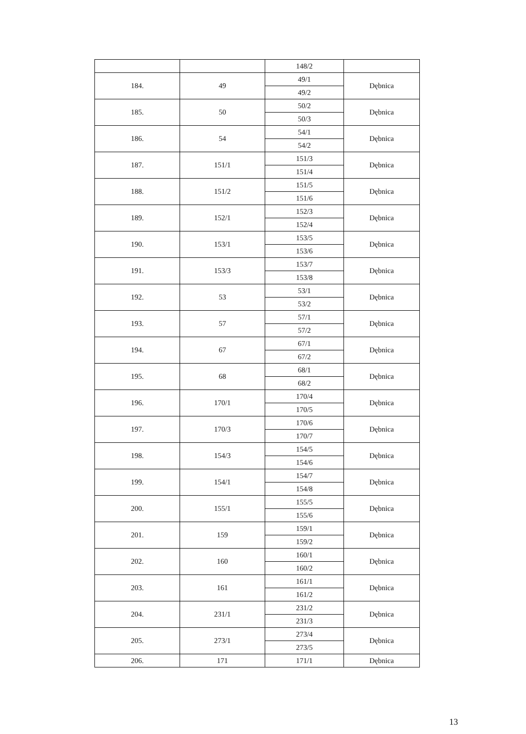| | | 148/2 | |
| 184. | 49 | 49/1 | Dębnica |
| | | 49/2 | |
| 185. | 50 | 50/2 | Dębnica |
| | | 50/3 | |
| 186. | 54 | 54/1 | Dębnica |
| | | 54/2 | |
| 187. | 151/1 | 151/3 | Dębnica |
| | | 151/4 | |
| 188. | 151/2 | 151/5 | Dębnica |
| | | 151/6 | |
| 189. | 152/1 | 152/3 | Dębnica |
| | | 152/4 | |
| 190. | 153/1 | 153/5 | Dębnica |
| | | 153/6 | |
| 191. | 153/3 | 153/7 | Dębnica |
| | | 153/8 | |
| 192. | 53 | 53/1 | Dębnica |
| | | 53/2 | |
| 193. | 57 | 57/1 | Dębnica |
| | | 57/2 | |
| 194. | 67 | 67/1 | Dębnica |
| | | 67/2 | |
| 195. | 68 | 68/1 | Dębnica |
| | | 68/2 | |
| 196. | 170/1 | 170/4 | Dębnica |
| | | 170/5 | |
| 197. | 170/3 | 170/6 | Dębnica |
| | | 170/7 | |
| 198. | 154/3 | 154/5 | Dębnica |
| | | 154/6 | |
| 199. | 154/1 | 154/7 | Dębnica |
| | | 154/8 | |
| 200. | 155/1 | 155/5 | Dębnica |
| | | 155/6 | |
| 201. | 159 | 159/1 | Dębnica |
| | | 159/2 | |
| 202. | 160 | 160/1 | Dębnica |
| | | 160/2 | |
| 203. | 161 | 161/1 | Dębnica |
| | | 161/2 | |
| 204. | 231/1 | 231/2 | Dębnica |
| | | 231/3 | |
| 205. | 273/1 | 273/4 | Dębnica |
| | | 273/5 | |
| 206. | 171 | 171/1 | Dębnica |
13